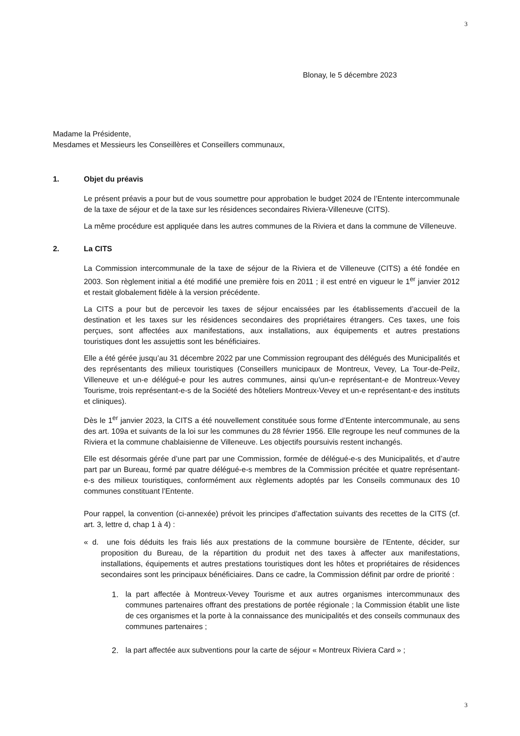3
Blonay, le 5 décembre 2023
Madame la Présidente,
Mesdames et Messieurs les Conseillères et Conseillers communaux,
1. Objet du préavis
Le présent préavis a pour but de vous soumettre pour approbation le budget 2024 de l’Entente intercommunale de la taxe de séjour et de la taxe sur les résidences secondaires Riviera-Villeneuve (CITS).
La même procédure est appliquée dans les autres communes de la Riviera et dans la commune de Villeneuve.
2. La CITS
La Commission intercommunale de la taxe de séjour de la Riviera et de Villeneuve (CITS) a été fondée en 2003. Son règlement initial a été modifié une première fois en 2011 ; il est entré en vigueur le 1<sup>er</sup> janvier 2012 et restait globalement fidèle à la version précédente.
La CITS a pour but de percevoir les taxes de séjour encaissées par les établissements d’accueil de la destination et les taxes sur les résidences secondaires des propriétaires étrangers. Ces taxes, une fois perçues, sont affectées aux manifestations, aux installations, aux équipements et autres prestations touristiques dont les assujettis sont les bénéficiaires.
Elle a été gérée jusqu’au 31 décembre 2022 par une Commission regroupant des délégués des Municipalités et des représentants des milieux touristiques (Conseillers municipaux de Montreux, Vevey, La Tour-de-Peilz, Villeneuve et un-e délégué-e pour les autres communes, ainsi qu’un-e représentant-e de Montreux-Vevey Tourisme, trois représentant-e-s de la Société des hôteliers Montreux-Vevey et un-e représentant-e des instituts et cliniques).
Dès le 1<sup>er</sup> janvier 2023, la CITS a été nouvellement constituée sous forme d’Entente intercommunale, au sens des art. 109a et suivants de la loi sur les communes du 28 février 1956. Elle regroupe les neuf communes de la Riviera et la commune chablaisienne de Villeneuve. Les objectifs poursuivis restent inchangés.
Elle est désormais gérée d’une part par une Commission, formée de délégué-e-s des Municipalités, et d’autre part par un Bureau, formé par quatre délégué-e-s membres de la Commission précitée et quatre représentant-e-s des milieux touristiques, conformément aux règlements adoptés par les Conseils communaux des 10 communes constituant l’Entente.
Pour rappel, la convention (ci-annexée) prévoit les principes d’affectation suivants des recettes de la CITS (cf. art. 3, lettre d, chap 1 à 4) :
« d. une fois déduits les frais liés aux prestations de la commune boursière de l'Entente, décider, sur proposition du Bureau, de la répartition du produit net des taxes à affecter aux manifestations, installations, équipements et autres prestations touristiques dont les hôtes et propriétaires de résidences secondaires sont les principaux bénéficiaires. Dans ce cadre, la Commission définit par ordre de priorité :
1. la part affectée à Montreux-Vevey Tourisme et aux autres organismes intercommunaux des communes partenaires offrant des prestations de portée régionale ; la Commission établit une liste de ces organismes et la porte à la connaissance des municipalités et des conseils communaux des communes partenaires ;
2. la part affectée aux subventions pour la carte de séjour « Montreux Riviera Card » ;
3